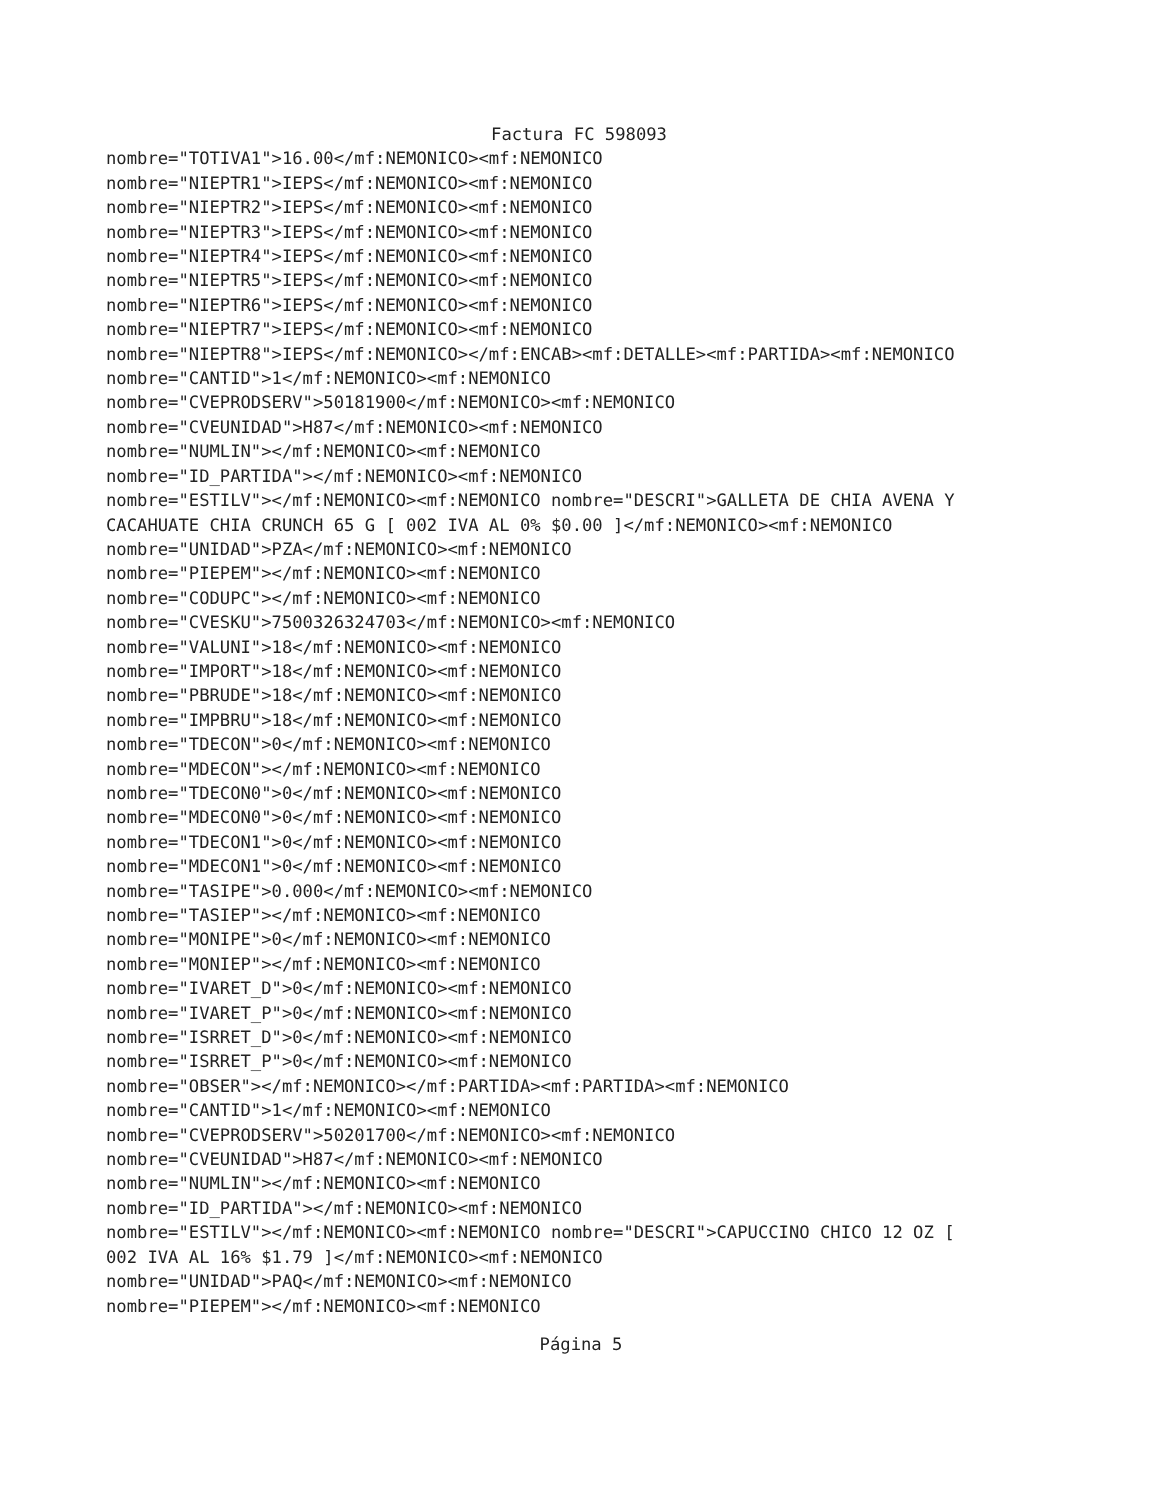Factura FC 598093
nombre="TOTIVA1">16.00</mf:NEMONICO><mf:NEMONICO
nombre="NIEPTR1">IEPS</mf:NEMONICO><mf:NEMONICO
nombre="NIEPTR2">IEPS</mf:NEMONICO><mf:NEMONICO
nombre="NIEPTR3">IEPS</mf:NEMONICO><mf:NEMONICO
nombre="NIEPTR4">IEPS</mf:NEMONICO><mf:NEMONICO
nombre="NIEPTR5">IEPS</mf:NEMONICO><mf:NEMONICO
nombre="NIEPTR6">IEPS</mf:NEMONICO><mf:NEMONICO
nombre="NIEPTR7">IEPS</mf:NEMONICO><mf:NEMONICO
nombre="NIEPTR8">IEPS</mf:NEMONICO></mf:ENCAB><mf:DETALLE><mf:PARTIDA><mf:NEMONICO
nombre="CANTID">1</mf:NEMONICO><mf:NEMONICO
nombre="CVEPRODSERV">50181900</mf:NEMONICO><mf:NEMONICO
nombre="CVEUNIDAD">H87</mf:NEMONICO><mf:NEMONICO
nombre="NUMLIN"></mf:NEMONICO><mf:NEMONICO
nombre="ID_PARTIDA"></mf:NEMONICO><mf:NEMONICO
nombre="ESTILV"></mf:NEMONICO><mf:NEMONICO nombre="DESCRI">GALLETA DE CHIA AVENA Y
CACAHUATE CHIA CRUNCH 65 G [ 002 IVA AL 0% $0.00 ]</mf:NEMONICO><mf:NEMONICO
nombre="UNIDAD">PZA</mf:NEMONICO><mf:NEMONICO
nombre="PIEPEM"></mf:NEMONICO><mf:NEMONICO
nombre="CODUPC"></mf:NEMONICO><mf:NEMONICO
nombre="CVESKU">7500326324703</mf:NEMONICO><mf:NEMONICO
nombre="VALUNI">18</mf:NEMONICO><mf:NEMONICO
nombre="IMPORT">18</mf:NEMONICO><mf:NEMONICO
nombre="PBRUDE">18</mf:NEMONICO><mf:NEMONICO
nombre="IMPBRU">18</mf:NEMONICO><mf:NEMONICO
nombre="TDECON">0</mf:NEMONICO><mf:NEMONICO
nombre="MDECON"></mf:NEMONICO><mf:NEMONICO
nombre="TDECON0">0</mf:NEMONICO><mf:NEMONICO
nombre="MDECON0">0</mf:NEMONICO><mf:NEMONICO
nombre="TDECON1">0</mf:NEMONICO><mf:NEMONICO
nombre="MDECON1">0</mf:NEMONICO><mf:NEMONICO
nombre="TASIPE">0.000</mf:NEMONICO><mf:NEMONICO
nombre="TASIEP"></mf:NEMONICO><mf:NEMONICO
nombre="MONIPE">0</mf:NEMONICO><mf:NEMONICO
nombre="MONIEP"></mf:NEMONICO><mf:NEMONICO
nombre="IVARET_D">0</mf:NEMONICO><mf:NEMONICO
nombre="IVARET_P">0</mf:NEMONICO><mf:NEMONICO
nombre="ISRRET_D">0</mf:NEMONICO><mf:NEMONICO
nombre="ISRRET_P">0</mf:NEMONICO><mf:NEMONICO
nombre="OBSER"></mf:NEMONICO></mf:PARTIDA><mf:PARTIDA><mf:NEMONICO
nombre="CANTID">1</mf:NEMONICO><mf:NEMONICO
nombre="CVEPRODSERV">50201700</mf:NEMONICO><mf:NEMONICO
nombre="CVEUNIDAD">H87</mf:NEMONICO><mf:NEMONICO
nombre="NUMLIN"></mf:NEMONICO><mf:NEMONICO
nombre="ID_PARTIDA"></mf:NEMONICO><mf:NEMONICO
nombre="ESTILV"></mf:NEMONICO><mf:NEMONICO nombre="DESCRI">CAPUCCINO CHICO 12 OZ [
002 IVA AL 16% $1.79 ]</mf:NEMONICO><mf:NEMONICO
nombre="UNIDAD">PAQ</mf:NEMONICO><mf:NEMONICO
nombre="PIEPEM"></mf:NEMONICO><mf:NEMONICO
Página 5